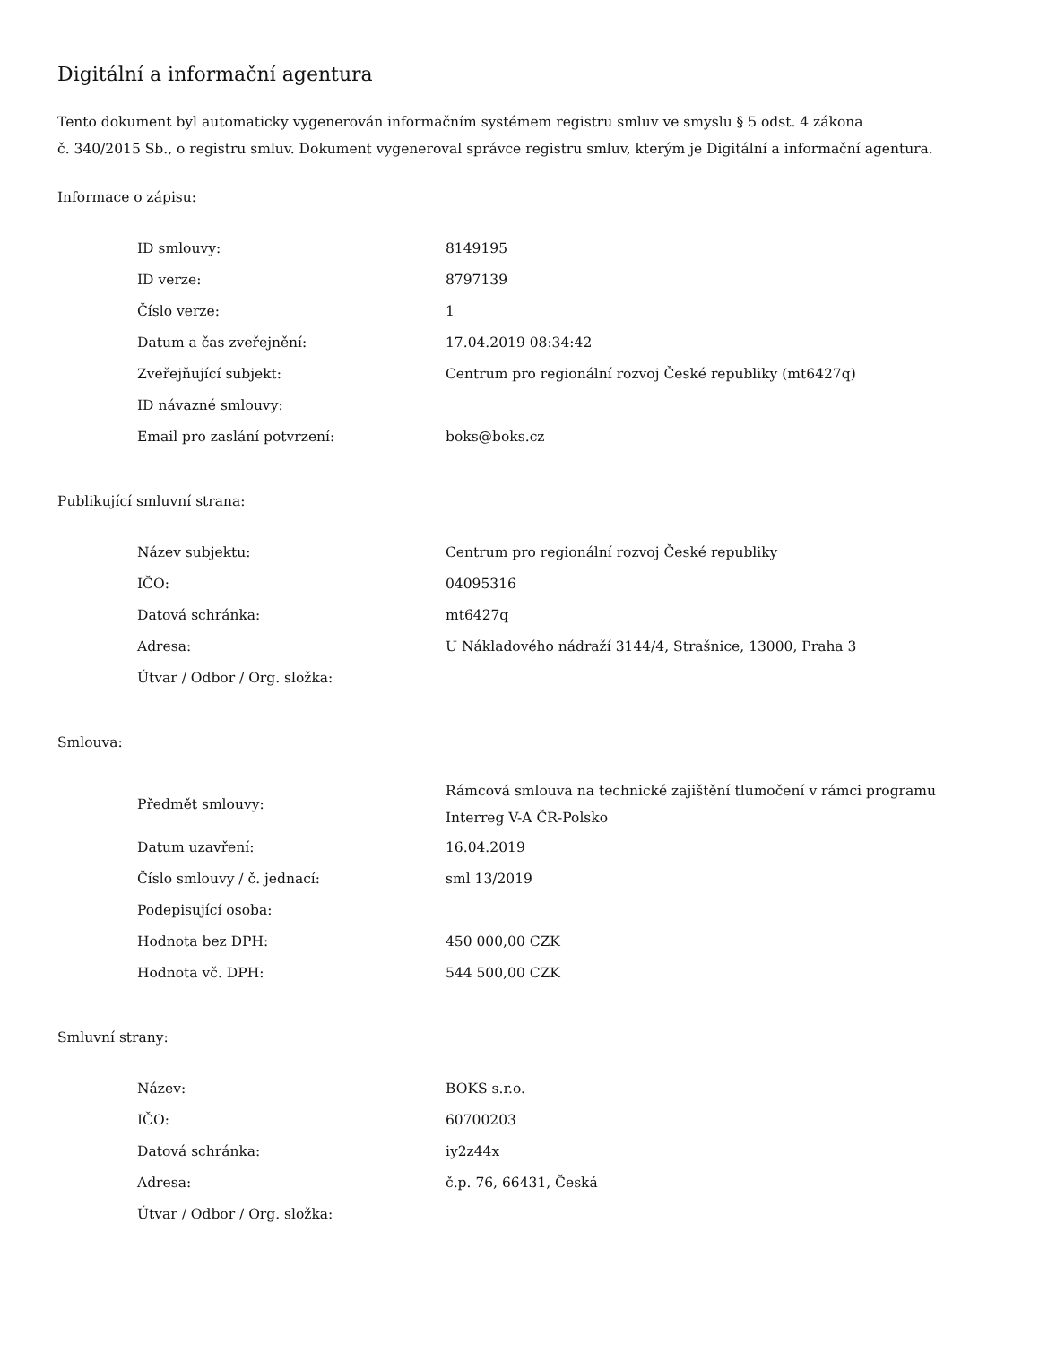Digitální a informační agentura
Tento dokument byl automaticky vygenerován informačním systémem registru smluv ve smyslu § 5 odst. 4 zákona
č. 340/2015 Sb., o registru smluv. Dokument vygeneroval správce registru smluv, kterým je Digitální a informační agentura.
Informace o zápisu:
| ID smlouvy: | 8149195 |
| ID verze: | 8797139 |
| Číslo verze: | 1 |
| Datum a čas zveřejnění: | 17.04.2019 08:34:42 |
| Zveřejňující subjekt: | Centrum pro regionální rozvoj České republiky (mt6427q) |
| ID návazné smlouvy: | |
| Email pro zaslání potvrzení: | boks@boks.cz |
Publikující smluvní strana:
| Název subjektu: | Centrum pro regionální rozvoj České republiky |
| IČO: | 04095316 |
| Datová schránka: | mt6427q |
| Adresa: | U Nákladového nádraží 3144/4, Strašnice, 13000, Praha 3 |
| Útvar / Odbor / Org. složka: | |
Smlouva:
| Předmět smlouvy: | Rámcová smlouva na technické zajištění tlumočení v rámci programu Interreg V-A ČR-Polsko |
| Datum uzavření: | 16.04.2019 |
| Číslo smlouvy / č. jednací: | sml 13/2019 |
| Podepisující osoba: | |
| Hodnota bez DPH: | 450 000,00 CZK |
| Hodnota vč. DPH: | 544 500,00 CZK |
Smluvní strany:
| Název: | BOKS s.r.o. |
| IČO: | 60700203 |
| Datová schránka: | iy2z44x |
| Adresa: | č.p. 76, 66431, Česká |
| Útvar / Odbor / Org. složka: | |